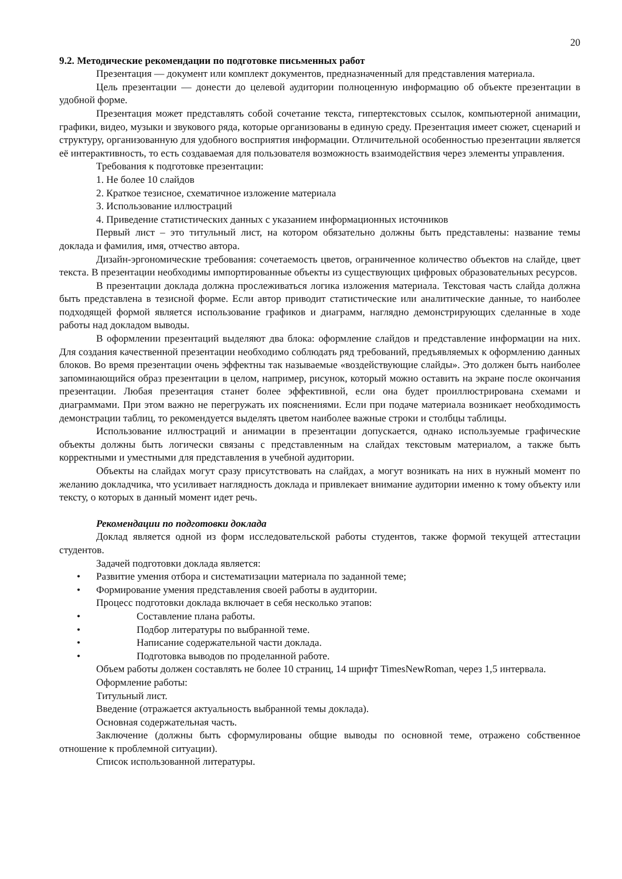20
9.2. Методические рекомендации по подготовке письменных работ
Презентация — документ или комплект документов, предназначенный для представления материала.
Цель презентации — донести до целевой аудитории полноценную информацию об объекте презентации в удобной форме.
Презентация может представлять собой сочетание текста, гипертекстовых ссылок, компьютерной анимации, графики, видео, музыки и звукового ряда, которые организованы в единую среду. Презентация имеет сюжет, сценарий и структуру, организованную для удобного восприятия информации. Отличительной особенностью презентации является её интерактивность, то есть создаваемая для пользователя возможность взаимодействия через элементы управления.
Требования к подготовке презентации:
1. Не более 10 слайдов
2. Краткое тезисное, схематичное изложение материала
3. Использование иллюстраций
4. Приведение статистических данных с указанием информационных источников
Первый лист – это титульный лист, на котором обязательно должны быть представлены: название темы доклада и фамилия, имя, отчество автора.
Дизайн-эргономические требования: сочетаемость цветов, ограниченное количество объектов на слайде, цвет текста. В презентации необходимы импортированные объекты из существующих цифровых образовательных ресурсов.
В презентации доклада должна прослеживаться логика изложения материала. Текстовая часть слайда должна быть представлена в тезисной форме. Если автор приводит статистические или аналитические данные, то наиболее подходящей формой является использование графиков и диаграмм, наглядно демонстрирующих сделанные в ходе работы над докладом выводы.
В оформлении презентаций выделяют два блока: оформление слайдов и представление информации на них. Для создания качественной презентации необходимо соблюдать ряд требований, предъявляемых к оформлению данных блоков. Во время презентации очень эффектны так называемые «воздействующие слайды». Это должен быть наиболее запоминающийся образ презентации в целом, например, рисунок, который можно оставить на экране после окончания презентации. Любая презентация станет более эффективной, если она будет проиллюстрирована схемами и диаграммами. При этом важно не перегружать их пояснениями. Если при подаче материала возникает необходимость демонстрации таблиц, то рекомендуется выделять цветом наиболее важные строки и столбцы таблицы.
Использование иллюстраций и анимации в презентации допускается, однако используемые графические объекты должны быть логически связаны с представленным на слайдах текстовым материалом, а также быть корректными и уместными для представления в учебной аудитории.
Объекты на слайдах могут сразу присутствовать на слайдах, а могут возникать на них в нужный момент по желанию докладчика, что усиливает наглядность доклада и привлекает внимание аудитории именно к тому объекту или тексту, о которых в данный момент идет речь.
Рекомендации по подготовки доклада
Доклад является одной из форм исследовательской работы студентов, также формой текущей аттестации студентов.
Задачей подготовки доклада является:
Развитие умения отбора и систематизации материала по заданной теме;
Формирование умения представления своей работы в аудитории.
Процесс подготовки доклада включает в себя несколько этапов:
Составление плана работы.
Подбор литературы по выбранной теме.
Написание содержательной части доклада.
Подготовка выводов по проделанной работе.
Объем работы должен составлять не более 10 страниц, 14 шрифт TimesNewRoman, через 1,5 интервала.
Оформление работы:
Титульный лист.
Введение (отражается актуальность выбранной темы доклада).
Основная содержательная часть.
Заключение (должны быть сформулированы общие выводы по основной теме, отражено собственное отношение к проблемной ситуации).
Список использованной литературы.